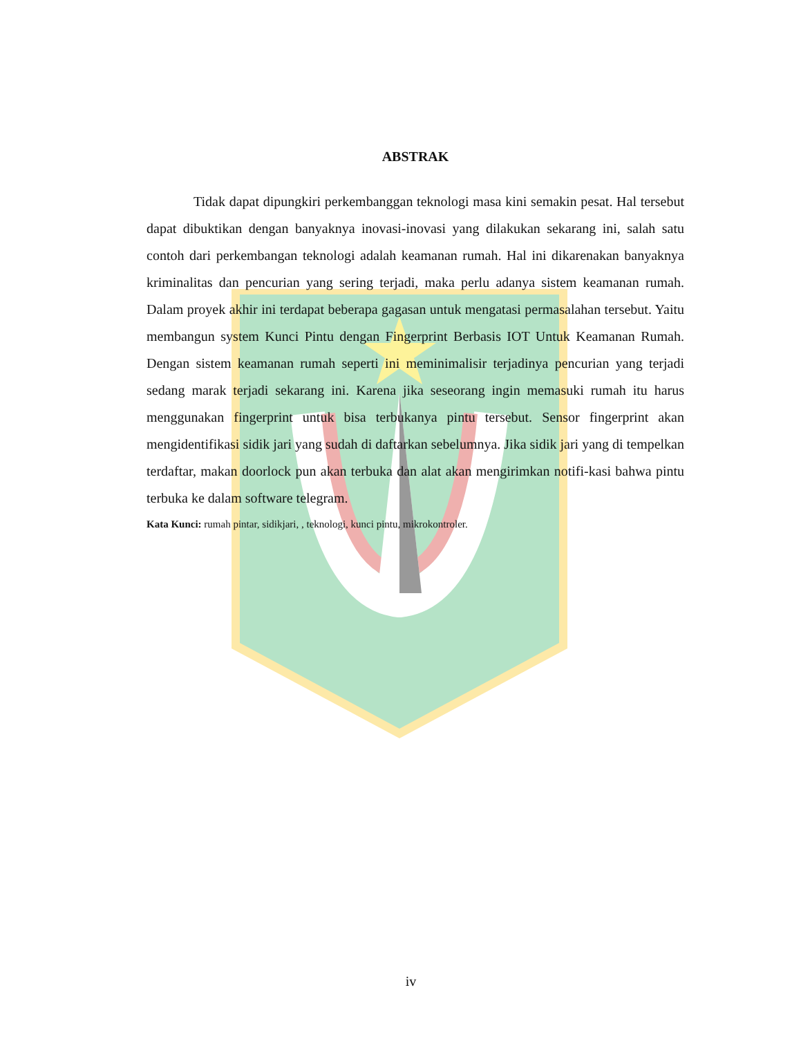ABSTRAK
Tidak dapat dipungkiri perkembanggan teknologi masa kini semakin pesat. Hal tersebut dapat dibuktikan dengan banyaknya inovasi-inovasi yang dilakukan sekarang ini, salah satu contoh dari perkembangan teknologi adalah keamanan rumah. Hal ini dikarenakan banyaknya kriminalitas dan pencurian yang sering terjadi, maka perlu adanya sistem keamanan rumah. Dalam proyek akhir ini terdapat beberapa gagasan untuk mengatasi permasalahan tersebut. Yaitu membangun system Kunci Pintu dengan Fingerprint Berbasis IOT Untuk Keamanan Rumah. Dengan sistem keamanan rumah seperti ini meminimalisir terjadinya pencurian yang terjadi sedang marak terjadi sekarang ini. Karena jika seseorang ingin memasuki rumah itu harus menggunakan fingerprint untuk bisa terbukanya pintu tersebut. Sensor fingerprint akan mengidentifikasi sidik jari yang sudah di daftarkan sebelumnya. Jika sidik jari yang di tempelkan terdaftar, makan doorlock pun akan terbuka dan alat akan mengirimkan notifi-kasi bahwa pintu terbuka ke dalam software telegram.
Kata Kunci: rumah pintar, sidikjari, , teknologi, kunci pintu, mikrokontroler.
iv